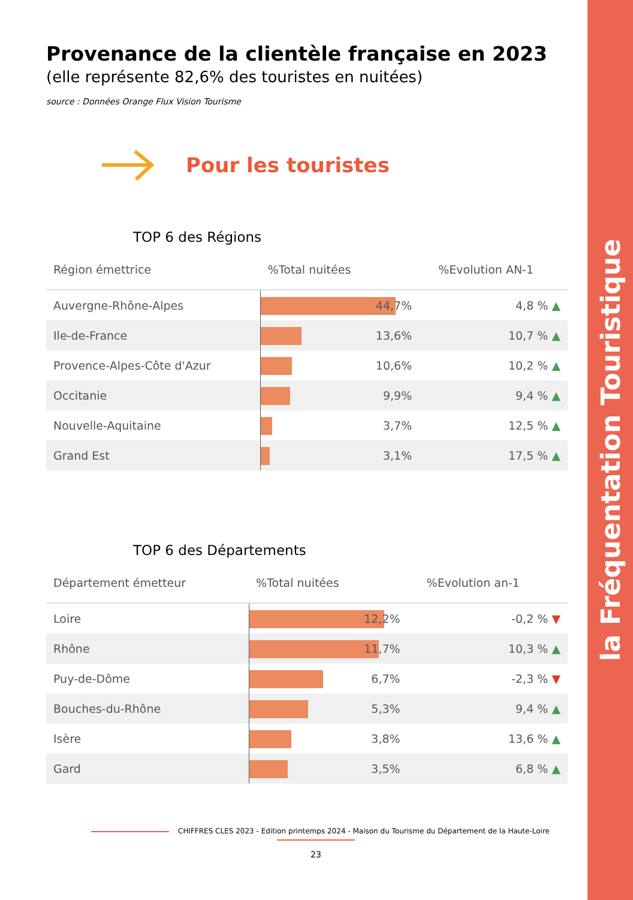la Fréquentation Touristique
Provenance de la clientèle française en 2023
(elle représente 82,6% des touristes en nuitées)
source : Données Orange Flux Vision Tourisme
Pour les touristes
TOP 6 des Régions
| Région émettrice | %Total nuitées | %Evolution AN-1 |
| --- | --- | --- |
| Auvergne-Rhône-Alpes | 44,7% | 4,8 % ▲ |
| Ile-de-France | 13,6% | 10,7 % ▲ |
| Provence-Alpes-Côte d'Azur | 10,6% | 10,2 % ▲ |
| Occitanie | 9,9% | 9,4 % ▲ |
| Nouvelle-Aquitaine | 3,7% | 12,5 % ▲ |
| Grand Est | 3,1% | 17,5 % ▲ |
TOP 6 des Départements
| Département émetteur | %Total nuitées | %Evolution an-1 |
| --- | --- | --- |
| Loire | 12,2% | -0,2 % ▼ |
| Rhône | 11,7% | 10,3 % ▲ |
| Puy-de-Dôme | 6,7% | -2,3 % ▼ |
| Bouches-du-Rhône | 5,3% | 9,4 % ▲ |
| Isère | 3,8% | 13,6 % ▲ |
| Gard | 3,5% | 6,8 % ▲ |
CHIFFRES CLES 2023 - Edition printemps 2024 - Maison du Tourisme du Département de la Haute-Loire
23